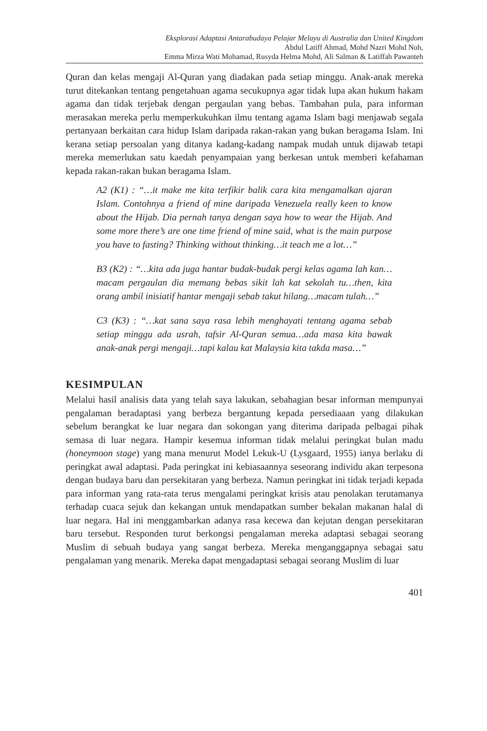Eksplorasi Adaptasi Antarabudaya Pelajar Melayu di Australia dan United Kingdom
Abdul Latiff Ahmad, Mohd Nazri Mohd Noh,
Emma Mirza Wati Mohamad, Rusyda Helma Mohd, Ali Salman & Latiffah Pawanteh
Quran dan kelas mengaji Al-Quran yang diadakan pada setiap minggu. Anak-anak mereka turut ditekankan tentang pengetahuan agama secukupnya agar tidak lupa akan hukum hakam agama dan tidak terjebak dengan pergaulan yang bebas. Tambahan pula, para informan merasakan mereka perlu memperkukuhkan ilmu tentang agama Islam bagi menjawab segala pertanyaan berkaitan cara hidup Islam daripada rakan-rakan yang bukan beragama Islam. Ini kerana setiap persoalan yang ditanya kadang-kadang nampak mudah untuk dijawab tetapi mereka memerlukan satu kaedah penyampaian yang berkesan untuk memberi kefahaman kepada rakan-rakan bukan beragama Islam.
A2 (K1) : “…it make me kita terfikir balik cara kita mengamalkan ajaran Islam. Contohnya a friend of mine daripada Venezuela really keen to know about the Hijab. Dia pernah tanya dengan saya how to wear the Hijab. And some more there’s are one time friend of mine said, what is the main purpose you have to fasting? Thinking without thinking…it teach me a lot…”
B3 (K2) : “…kita ada juga hantar budak-budak pergi kelas agama lah kan…macam pergaulan dia memang bebas sikit lah kat sekolah tu…then, kita orang ambil inisiatif hantar mengaji sebab takut hilang…macam tulah…”
C3 (K3) : “…kat sana saya rasa lebih menghayati tentang agama sebab setiap minggu ada usrah, tafsir Al-Quran semua…ada masa kita bawak anak-anak pergi mengaji…tapi kalau kat Malaysia kita takda masa…”
KESIMPULAN
Melalui hasil analisis data yang telah saya lakukan, sebahagian besar informan mempunyai pengalaman beradaptasi yang berbeza bergantung kepada persediaaan yang dilakukan sebelum berangkat ke luar negara dan sokongan yang diterima daripada pelbagai pihak semasa di luar negara. Hampir kesemua informan tidak melalui peringkat bulan madu (honeymoon stage) yang mana menurut Model Lekuk-U (Lysgaard, 1955) ianya berlaku di peringkat awal adaptasi. Pada peringkat ini kebiasaannya seseorang individu akan terpesona dengan budaya baru dan persekitaran yang berbeza. Namun peringkat ini tidak terjadi kepada para informan yang rata-rata terus mengalami peringkat krisis atau penolakan terutamanya terhadap cuaca sejuk dan kekangan untuk mendapatkan sumber bekalan makanan halal di luar negara. Hal ini menggambarkan adanya rasa kecewa dan kejutan dengan persekitaran baru tersebut. Responden turut berkongsi pengalaman mereka adaptasi sebagai seorang Muslim di sebuah budaya yang sangat berbeza. Mereka menganggapnya sebagai satu pengalaman yang menarik. Mereka dapat mengadaptasi sebagai seorang Muslim di luar
401